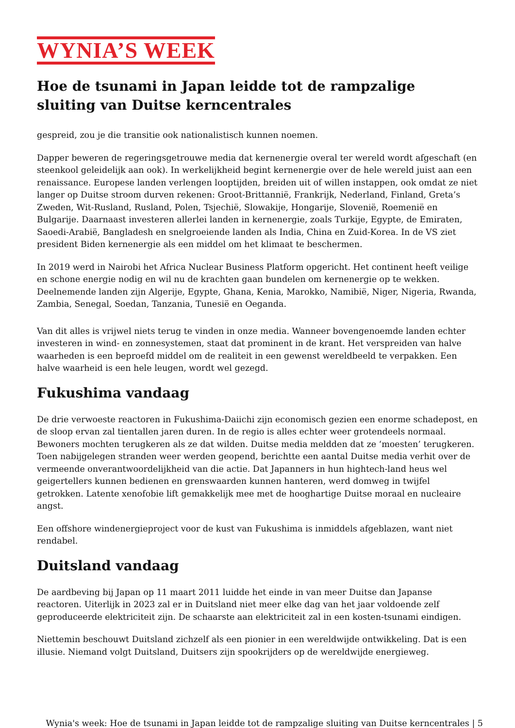WYNIA’S WEEK
Hoe de tsunami in Japan leidde tot de rampzalige sluiting van Duitse kerncentrales
gespreid, zou je die transitie ook nationalistisch kunnen noemen.
Dapper beweren de regeringsgetrouwe media dat kernenergie overal ter wereld wordt afgeschaft (en steenkool geleidelijk aan ook). In werkelijkheid begint kernenergie over de hele wereld juist aan een renaissance. Europese landen verlengen looptijden, breiden uit of willen instappen, ook omdat ze niet langer op Duitse stroom durven rekenen: Groot-Brittannië, Frankrijk, Nederland, Finland, Greta’s Zweden, Wit-Rusland, Rusland, Polen, Tsjechië, Slowakije, Hongarije, Slovenië, Roemenië en Bulgarije. Daarnaast investeren allerlei landen in kernenergie, zoals Turkije, Egypte, de Emiraten, Saoedi-Arabië, Bangladesh en snelgroeiende landen als India, China en Zuid-Korea. In de VS ziet president Biden kernenergie als een middel om het klimaat te beschermen.
In 2019 werd in Nairobi het Africa Nuclear Business Platform opgericht. Het continent heeft veilige en schone energie nodig en wil nu de krachten gaan bundelen om kernenergie op te wekken. Deelnemende landen zijn Algerije, Egypte, Ghana, Kenia, Marokko, Namibië, Niger, Nigeria, Rwanda, Zambia, Senegal, Soedan, Tanzania, Tunesië en Oeganda.
Van dit alles is vrijwel niets terug te vinden in onze media. Wanneer bovengenoemde landen echter investeren in wind- en zonnesystemen, staat dat prominent in de krant. Het verspreiden van halve waarheden is een beproefd middel om de realiteit in een gewenst wereldbeeld te verpakken. Een halve waarheid is een hele leugen, wordt wel gezegd.
Fukushima vandaag
De drie verwoeste reactoren in Fukushima-Daiichi zijn economisch gezien een enorme schadepost, en de sloop ervan zal tientallen jaren duren. In de regio is alles echter weer grotendeels normaal. Bewoners mochten terugkeren als ze dat wilden. Duitse media meldden dat ze ‘moesten’ terugkeren. Toen nabijgelegen stranden weer werden geopend, berichtte een aantal Duitse media verhit over de vermeende onverantwoordelijkheid van die actie. Dat Japanners in hun hightech-land heus wel geigertellers kunnen bedienen en grenswaarden kunnen hanteren, werd domweg in twijfel getrokken. Latente xenofobie lift gemakkelijk mee met de hooghartige Duitse moraal en nucleaire angst.
Een offshore windenergieproject voor de kust van Fukushima is inmiddels afgeblazen, want niet rendabel.
Duitsland vandaag
De aardbeving bij Japan op 11 maart 2011 luidde het einde in van meer Duitse dan Japanse reactoren. Uiterlijk in 2023 zal er in Duitsland niet meer elke dag van het jaar voldoende zelf geproduceerde elektriciteit zijn. De schaarste aan elektriciteit zal in een kosten-tsunami eindigen.
Niettemin beschouwt Duitsland zichzelf als een pionier in een wereldwijde ontwikkeling. Dat is een illusie. Niemand volgt Duitsland, Duitsers zijn spookrijders op de wereldwijde energieweg.
Wynia's week: Hoe de tsunami in Japan leidde tot de rampzalige sluiting van Duitse kerncentrales | 5